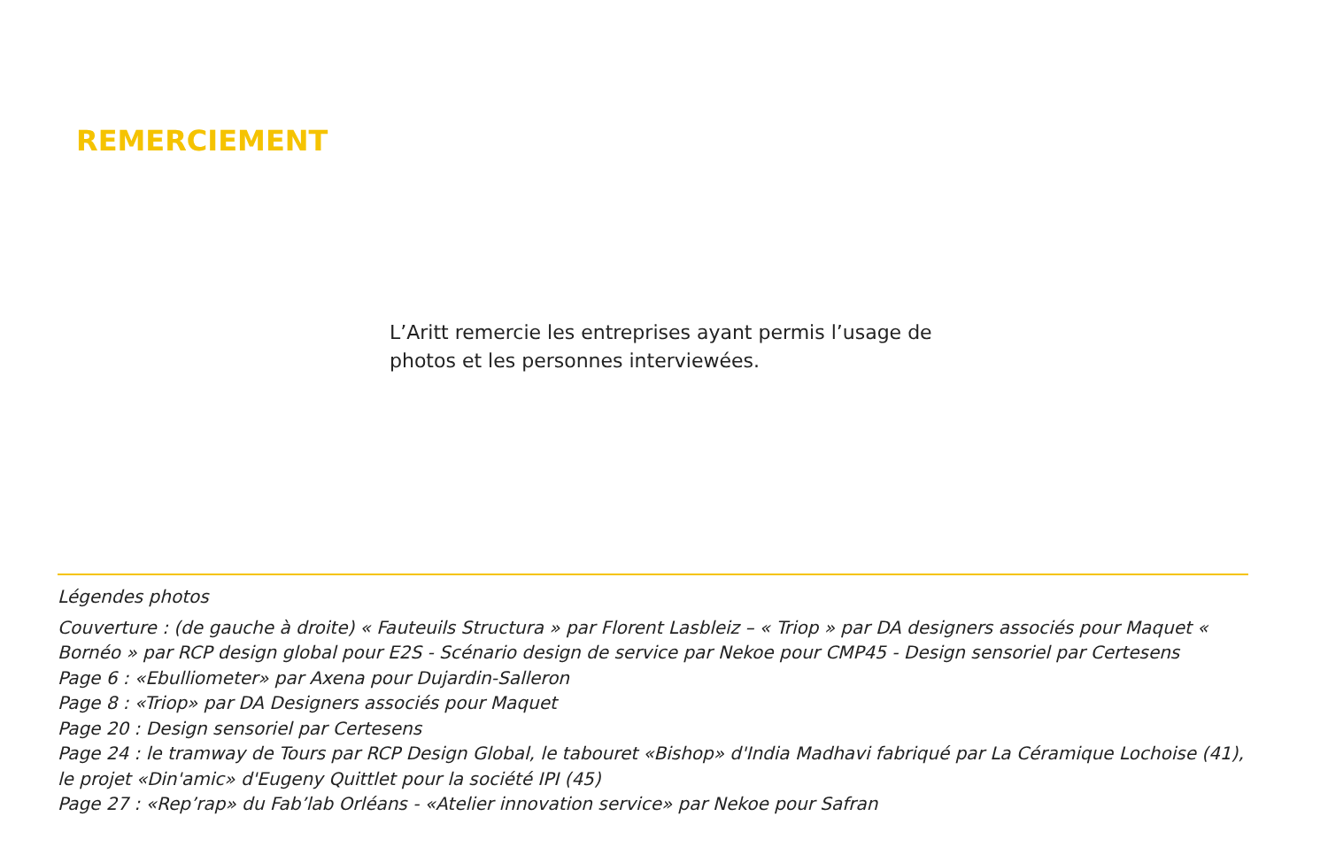REMERCIEMENT
L’Aritt remercie les entreprises ayant permis l’usage de photos et les personnes interviewées.
Légendes photos
Couverture : (de gauche à droite) « Fauteuils Structura » par Florent Lasbleiz – « Triop » par DA designers associés pour Maquet « Bornéo » par RCP design global pour E2S - Scénario design de service par Nekoe pour CMP45 - Design sensoriel par Certesens
Page 6 : «Ebulliometer» par Axena pour Dujardin-Salleron
Page 8 : «Triop» par DA Designers associés pour Maquet
Page 20 : Design sensoriel par Certesens
Page 24 : le tramway de Tours par RCP Design Global, le tabouret «Bishop» d'India Madhavi fabriqué par La Céramique Lochoise (41), le projet «Din'amic» d'Eugeny Quittlet pour la société IPI (45)
Page 27 : «Rep’rap» du Fab’lab Orléans - «Atelier innovation service» par Nekoe pour Safran